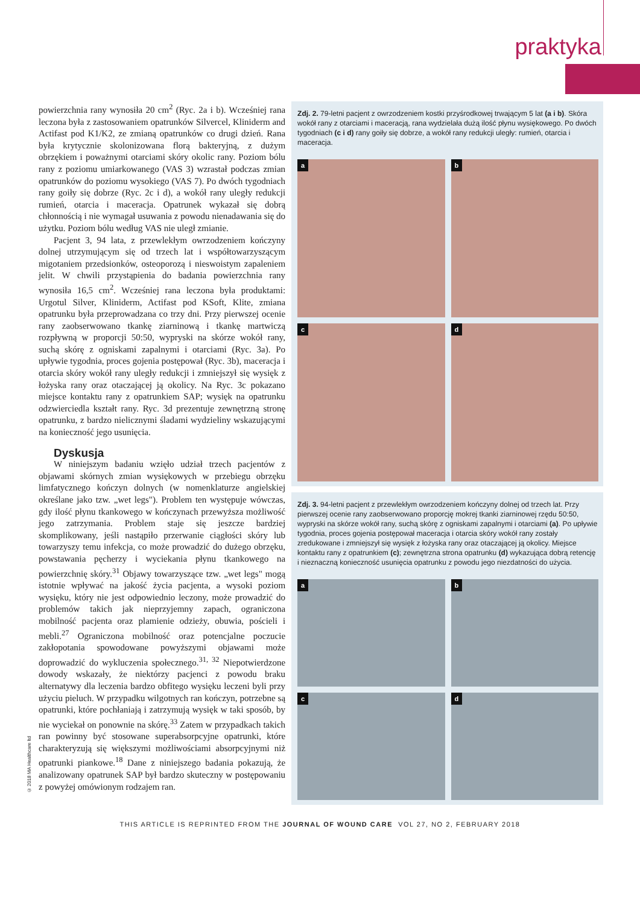praktyka
powierzchnia rany wynosiła 20 cm<sup>2</sup> (Ryc. 2a i b). Wcześniej rana leczona była z zastosowaniem opatrunków Silvercel, Kliniderm and Actifast pod K1/K2, ze zmianą opatrunków co drugi dzień. Rana była krytycznie skolonizowana florą bakteryjną, z dużym obrzękiem i poważnymi otarciami skóry okolic rany. Poziom bólu rany z poziomu umiarkowanego (VAS 3) wzrastał podczas zmian opatrunków do poziomu wysokiego (VAS 7). Po dwóch tygodniach rany goiły się dobrze (Ryc. 2c i d), a wokół rany uległy redukcji rumień, otarcia i maceracja. Opatrunek wykazał się dobrą chłonnością i nie wymagał usuwania z powodu nienadawania się do użytku. Poziom bólu według VAS nie uległ zmianie.
Pacjent 3, 94 lata, z przewlekłym owrzodzeniem kończyny dolnej utrzymującym się od trzech lat i współtowarzyszącym migotaniem przedsionków, osteoporozą i nieswoistym zapaleniem jelit. W chwili przystąpienia do badania powierzchnia rany wynosiła 16,5 cm<sup>2</sup>. Wcześniej rana leczona była produktami: Urgotul Silver, Kliniderm, Actifast pod KSoft, Klite, zmiana opatrunku była przeprowadzana co trzy dni. Przy pierwszej ocenie rany zaobserwowano tkankę ziarninową i tkankę martwiczą rozpływną w proporcji 50:50, wypryski na skórze wokół rany, suchą skórę z ogniskami zapalnymi i otarciami (Ryc. 3a). Po upływie tygodnia, proces gojenia postępował (Ryc. 3b), maceracja i otarcia skóry wokół rany uległy redukcji i zmniejszył się wysięk z łożyska rany oraz otaczającej ją okolicy. Na Ryc. 3c pokazano miejsce kontaktu rany z opatrunkiem SAP; wysięk na opatrunku odzwierciedla kształt rany. Ryc. 3d prezentuje zewnętrzną stronę opatrunku, z bardzo nielicznymi śladami wydzieliny wskazującymi na konieczność jego usunięcia.
Dyskusja
W niniejszym badaniu wzięło udział trzech pacjentów z objawami skórnych zmian wysiękowych w przebiegu obrzęku limfatycznego kończyn dolnych (w nomenklaturze angielskiej określane jako tzw. „wet legs"). Problem ten występuje wówczas, gdy ilość płynu tkankowego w kończynach przewyższa możliwość jego zatrzymania. Problem staje się jeszcze bardziej skomplikowany, jeśli nastąpiło przerwanie ciągłości skóry lub towarzyszy temu infekcja, co może prowadzić do dużego obrzęku, powstawania pęcherzy i wyciekania płynu tkankowego na powierzchnię skóry.<sup>31</sup> Objawy towarzyszące tzw. „wet legs" mogą istotnie wpływać na jakość życia pacjenta, a wysoki poziom wysięku, który nie jest odpowiednio leczony, może prowadzić do problemów takich jak nieprzyjemny zapach, ograniczona mobilność pacjenta oraz plamienie odzieży, obuwia, pościeli i mebli.<sup>27</sup> Ograniczona mobilność oraz potencjalne poczucie zakłopotania spowodowane powyższymi objawami może doprowadzić do wykluczenia społecznego.<sup>31, 32</sup> Niepotwierdzone dowody wskazały, że niektórzy pacjenci z powodu braku alternatywy dla leczenia bardzo obfitego wysięku leczeni byli przy użyciu pieluch. W przypadku wilgotnych ran kończyn, potrzebne są opatrunki, które pochłaniają i zatrzymują wysięk w taki sposób, by nie wyciekał on ponownie na skórę.<sup>33</sup> Zatem w przypadkach takich ran powinny być stosowane superabsorpcyjne opatrunki, które charakteryzują się większymi możliwościami absorpcyjnymi niż opatrunki piankowe.<sup>18</sup> Dane z niniejszego badania pokazują, że analizowany opatrunek SAP był bardzo skuteczny w postępowaniu z powyżej omówionym rodzajem ran.
Zdj. 2. 79-letni pacjent z owrzodzeniem kostki przyśrodkowej trwającym 5 lat (a i b). Skóra wokół rany z otarciami i maceracją, rana wydzielała dużą ilość płynu wysiękowego. Po dwóch tygodniach (c i d) rany goiły się dobrze, a wokół rany redukcji uległy: rumień, otarcia i maceracja.
a
b
c
d
Zdj. 3. 94-letni pacjent z przewlekłym owrzodzeniem kończyny dolnej od trzech lat. Przy pierwszej ocenie rany zaobserwowano proporcję mokrej tkanki ziarninowej rzędu 50:50, wypryski na skórze wokół rany, suchą skórę z ogniskami zapalnymi i otarciami (a). Po upływie tygodnia, proces gojenia postępował maceracja i otarcia skóry wokół rany zostały zredukowane i zmniejszył się wysięk z łożyska rany oraz otaczającej ją okolicy. Miejsce kontaktu rany z opatrunkiem (c); zewnętrzna strona opatrunku (d) wykazująca dobrą retencję i nieznaczną konieczność usunięcia opatrunku z powodu jego niezdatności do użycia.
a
b
c
d
© 2018 MA Healthcare ltd
THIS ARTICLE IS REPRINTED FROM THE JOURNAL OF WOUND CARE VOL 27, NO 2, FEBRUARY 2018